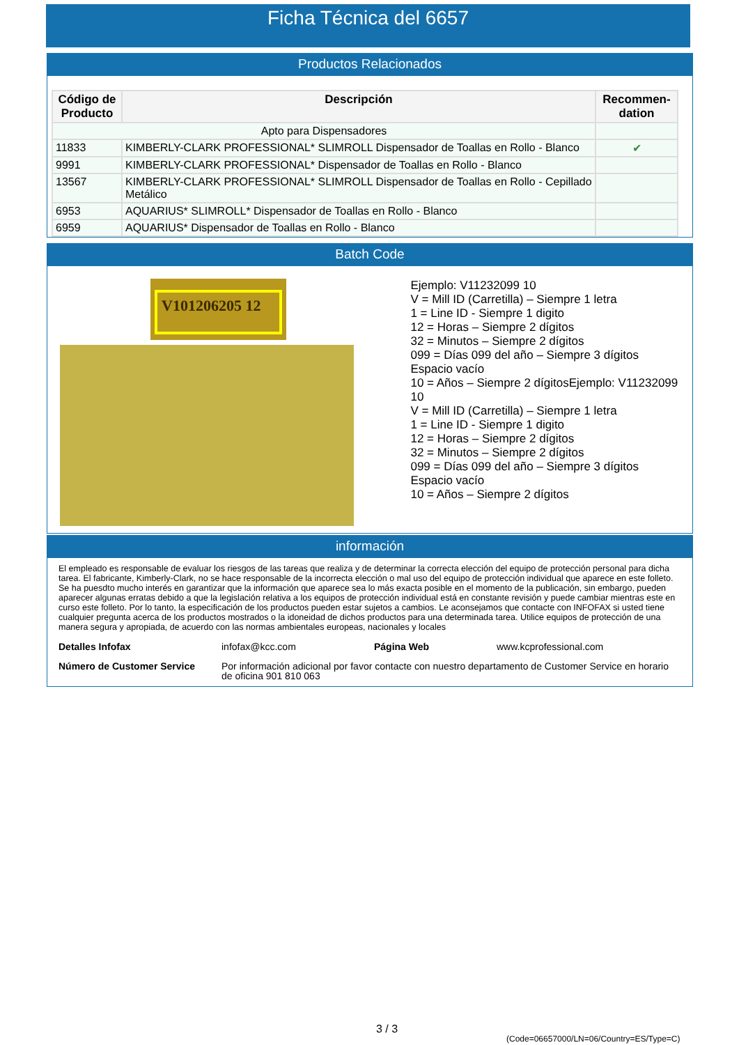Ficha Técnica del 6657
Productos Relacionados
| Código de Producto | Descripción | Recommen-dation |
| --- | --- | --- |
| Apto para Dispensadores | | |
| 11833 | KIMBERLY-CLARK PROFESSIONAL* SLIMROLL Dispensador de Toallas en Rollo - Blanco | ✔ |
| 9991 | KIMBERLY-CLARK PROFESSIONAL* Dispensador de Toallas en Rollo - Blanco | |
| 13567 | KIMBERLY-CLARK PROFESSIONAL* SLIMROLL Dispensador de Toallas en Rollo - Cepillado Metálico | |
| 6953 | AQUARIUS* SLIMROLL* Dispensador de Toallas en Rollo - Blanco | |
| 6959 | AQUARIUS* Dispensador de Toallas en Rollo - Blanco | |
Batch Code
V101206205 12
Ejemplo: V11232099 10
V = Mill ID (Carretilla) – Siempre 1 letra
1 = Line ID - Siempre 1 digito
12 = Horas – Siempre 2 dígitos
32 = Minutos – Siempre 2 dígitos
099 = Días 099 del año – Siempre 3 dígitos
Espacio vacío
10 = Años – Siempre 2 dígitosEjemplo: V11232099 10
V = Mill ID (Carretilla) – Siempre 1 letra
1 = Line ID - Siempre 1 digito
12 = Horas – Siempre 2 dígitos
32 = Minutos – Siempre 2 dígitos
099 = Días 099 del año – Siempre 3 dígitos
Espacio vacío
10 = Años – Siempre 2 dígitos
información
El empleado es responsable de evaluar los riesgos de las tareas que realiza y de determinar la correcta elección del equipo de protección personal para dicha tarea. El fabricante, Kimberly-Clark, no se hace responsable de la incorrecta elección o mal uso del equipo de protección individual que aparece en este folleto. Se ha puesdto mucho interés en garantizar que la información que aparece sea lo más exacta posible en el momento de la publicación, sin embargo, pueden aparecer algunas erratas debido a que la legislación relativa a los equipos de protección individual está en constante revisión y puede cambiar mientras este en curso este folleto. Por lo tanto, la especificación de los productos pueden estar sujetos a cambios. Le aconsejamos que contacte con INFOFAX si usted tiene cualquier pregunta acerca de los productos mostrados o la idoneidad de dichos productos para una determinada tarea. Utilice equipos de protección de una manera segura y apropiada, de acuerdo con las normas ambientales europeas, nacionales y locales
Detalles Infofax infofax@kcc.com Página Web www.kcprofessional.com
Número de Customer Service Por información adicional por favor contacte con nuestro departamento de Customer Service en horario de oficina 901 810 063
3 / 3
(Code=06657000/LN=06/Country=ES/Type=C)